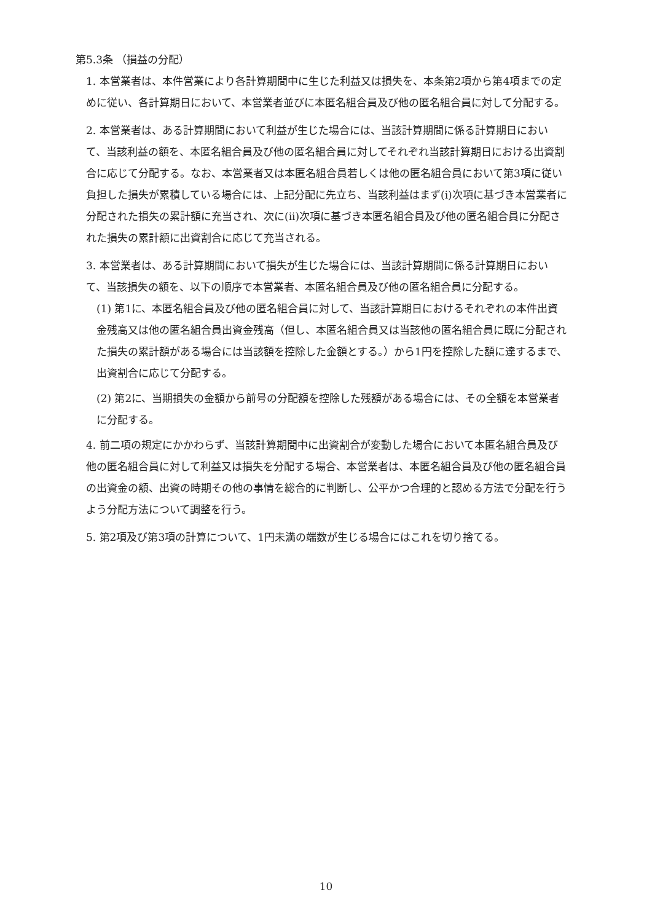第5.3条 （損益の分配）
1. 本営業者は、本件営業により各計算期間中に生じた利益又は損失を、本条第2項から第4項までの定めに従い、各計算期日において、本営業者並びに本匿名組合員及び他の匿名組合員に対して分配する。
2. 本営業者は、ある計算期間において利益が生じた場合には、当該計算期間に係る計算期日において、当該利益の額を、本匿名組合員及び他の匿名組合員に対してそれぞれ当該計算期日における出資割合に応じて分配する。なお、本営業者又は本匿名組合員若しくは他の匿名組合員において第3項に従い負担した損失が累積している場合には、上記分配に先立ち、当該利益はまず(i)次項に基づき本営業者に分配された損失の累計額に充当され、次に(ii)次項に基づき本匿名組合員及び他の匿名組合員に分配された損失の累計額に出資割合に応じて充当される。
3. 本営業者は、ある計算期間において損失が生じた場合には、当該計算期間に係る計算期日において、当該損失の額を、以下の順序で本営業者、本匿名組合員及び他の匿名組合員に分配する。
(1) 第1に、本匿名組合員及び他の匿名組合員に対して、当該計算期日におけるそれぞれの本件出資金残高又は他の匿名組合員出資金残高（但し、本匿名組合員又は当該他の匿名組合員に既に分配された損失の累計額がある場合には当該額を控除した金額とする。）から1円を控除した額に達するまで、出資割合に応じて分配する。
(2) 第2に、当期損失の金額から前号の分配額を控除した残額がある場合には、その全額を本営業者に分配する。
4. 前二項の規定にかかわらず、当該計算期間中に出資割合が変動した場合において本匿名組合員及び他の匿名組合員に対して利益又は損失を分配する場合、本営業者は、本匿名組合員及び他の匿名組合員の出資金の額、出資の時期その他の事情を総合的に判断し、公平かつ合理的と認める方法で分配を行うよう分配方法について調整を行う。
5. 第2項及び第3項の計算について、1円未満の端数が生じる場合にはこれを切り捨てる。
10